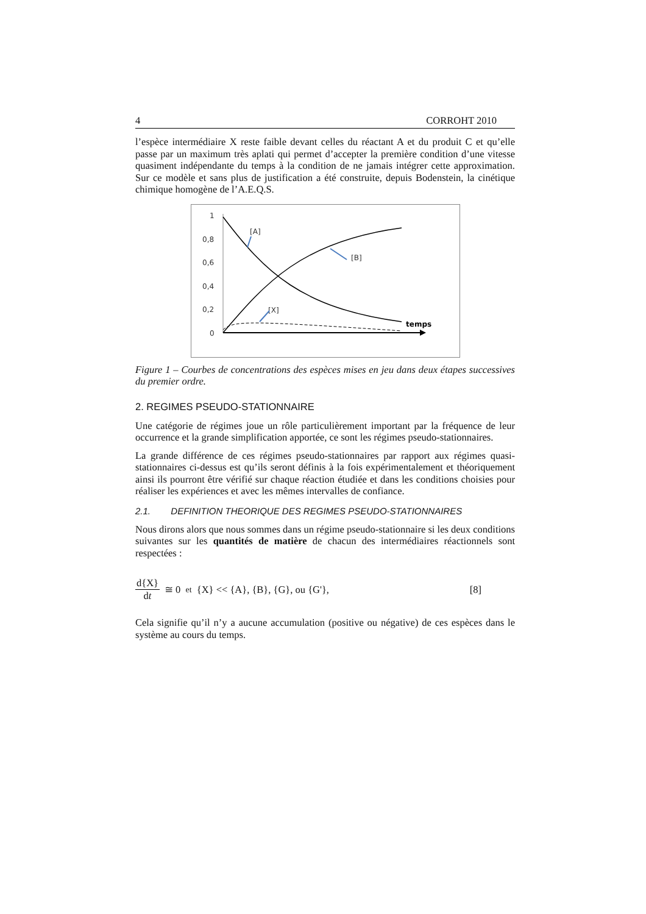4 CORROHT 2010
l’espèce intermédiaire X reste faible devant celles du réactant A et du produit C et qu’elle passe par un maximum très aplati qui permet d’accepter la première condition d’une vitesse quasiment indépendante du temps à la condition de ne jamais intégrer cette approximation. Sur ce modèle et sans plus de justification a été construite, depuis Bodenstein, la cinétique chimique homogène de l’A.E.Q.S.
1
0,8
0,6
0,4
0,2
0
[A]
[B]
[X]
temps
Figure 1 – Courbes de concentrations des espèces mises en jeu dans deux étapes successives du premier ordre.
2. REGIMES PSEUDO-STATIONNAIRE
Une catégorie de régimes joue un rôle particulièrement important par la fréquence de leur occurrence et la grande simplification apportée, ce sont les régimes pseudo-stationnaires.
La grande différence de ces régimes pseudo-stationnaires par rapport aux régimes quasi-stationnaires ci-dessus est qu’ils seront définis à la fois expérimentalement et théoriquement ainsi ils pourront être vérifié sur chaque réaction étudiée et dans les conditions choisies pour réaliser les expériences et avec les mêmes intervalles de confiance.
2.1. DEFINITION THEORIQUE DES REGIMES PSEUDO-STATIONNAIRES
Nous dirons alors que nous sommes dans un régime pseudo-stationnaire si les deux conditions suivantes sur les quantités de matière de chacun des intermédiaires réactionnels sont respectées :
d{X} dt ≅ 0 <sub>et</sub> {X} << {A}, {B}, {G}, ou {G'}, [8]
Cela signifie qu’il n’y a aucune accumulation (positive ou négative) de ces espèces dans le système au cours du temps.